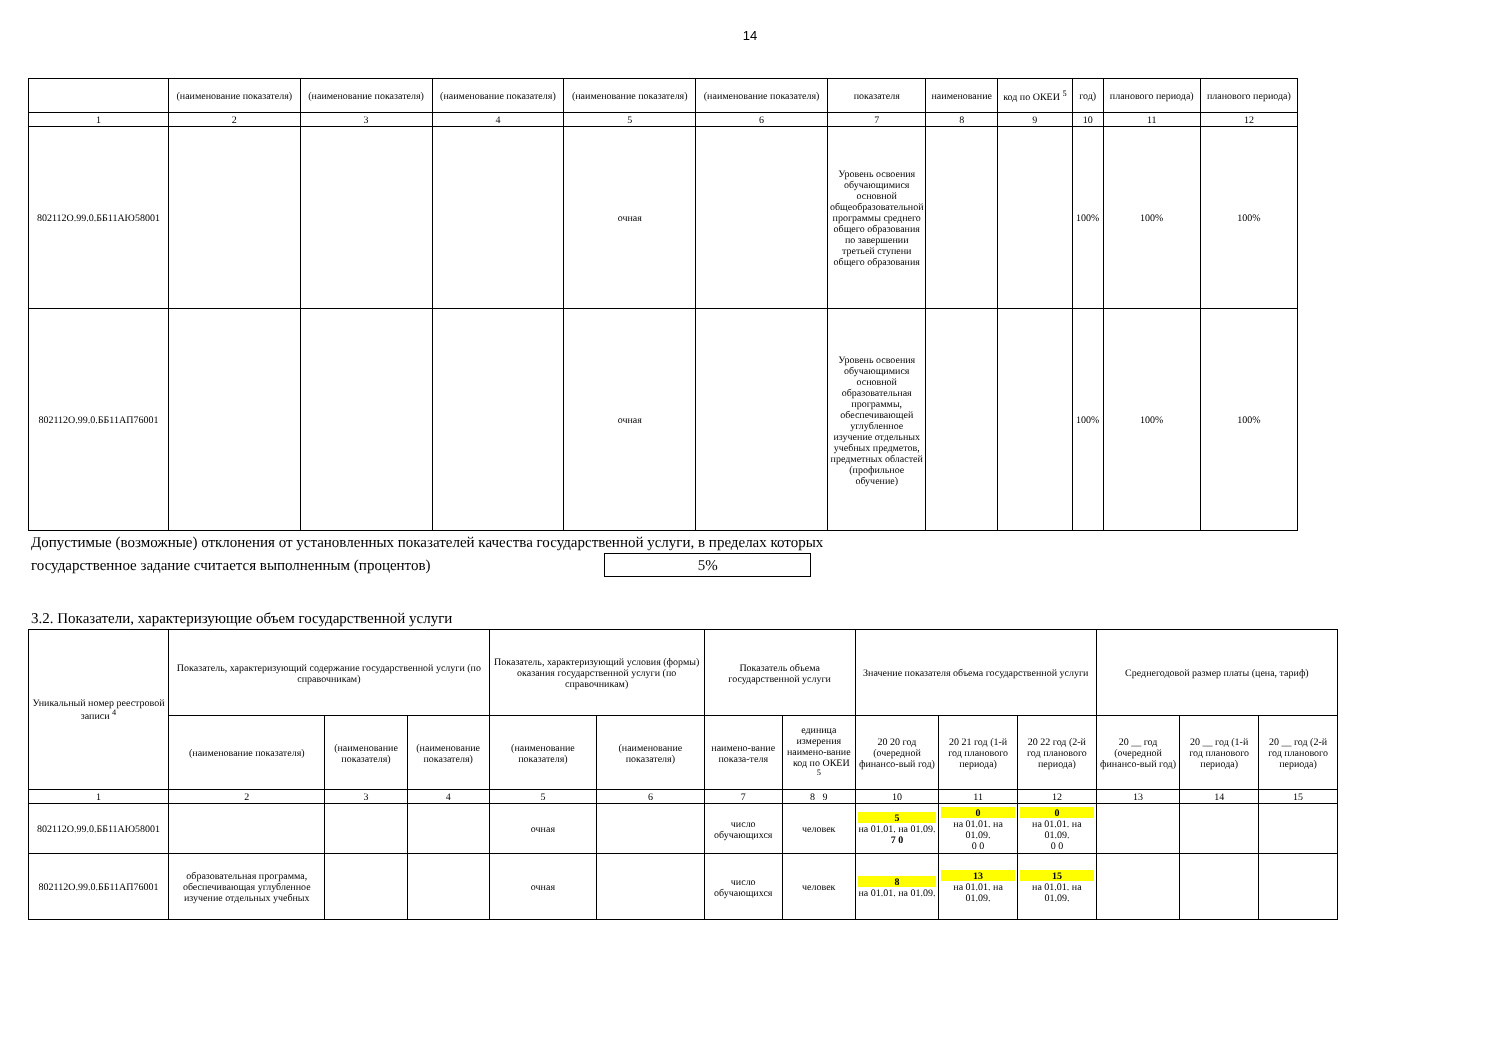14
| | (наименование показателя) | (наименование показателя) | (наименование показателя) | (наименование показателя) | (наименование показателя) | показателя | наименование | код по ОКЕИ <sup>5</sup> | год) | планового периода) | планового периода) |
| 1 | 2 | 3 | 4 | 5 | 6 | 7 | 8 | 9 | 10 | 11 | 12 |
| 802112О.99.0.ББ11АЮ58001 | | | | очная | | Уровень освоения обучающимися основной общеобразовательной программы среднего общего образования по завершении третьей ступени общего образования | | | 100% | 100% | 100% |
| 802112О.99.0.ББ11АП76001 | | | | очная | | Уровень освоения обучающимися основной образовательная программы, обеспечивающей углубленное изучение отдельных учебных предметов, предметных областей (профильное обучение) | | | 100% | 100% | 100% |
Допустимые (возможные) отклонения от установленных показателей качества государственной услуги, в пределах которых
государственное задание считается выполненным (процентов) 5%
3.2. Показатели, характеризующие объем государственной услуги
| Уникальный номер реестровой записи <sup>4</sup> | Показатель, характеризующий содержание государственной услуги (по справочникам) | | | Показатель, характеризующий условия (формы) оказания государственной услуги (по справочникам) | | Показатель объема государственной услуги | | Значение показателя объема государственной услуги | | | Среднегодовой размер платы (цена, тариф) | | |
| | (наименование показателя) | (наименование показателя) | (наименование показателя) | (наименование показателя) | (наименование показателя) | наимено-вание показа-теля | единица измерения наимено-вание код по ОКЕИ <sup>5</sup> | 20 20 год (очередной финансо-вый год) | 20 21 год (1-й год планового периода) | 20 22 год (2-й год планового периода) | 20 __ год (очередной финансо-вый год) | 20 __ год (1-й год планового периода) | 20 __ год (2-й год планового периода) |
| 1 | 2 | 3 | 4 | 5 | 6 | 7 | 8 9 | 10 | 11 | 12 | 13 | 14 | 15 |
| 802112О.99.0.ББ11АЮ58001 | | | | очная | | число обучающихся | человек | 5 на 01.01. на 01.09. 7 0 | 0 на 01.01. на 01.09. 0 0 | 0 на 01.01. на 01.09. 0 0 | | | |
| 802112О.99.0.ББ11АП76001 | образовательная программа, обеспечивающая углубленное изучение отдельных учебных | | | очная | | число обучающихся | человек | 8 на 01.01. на 01.09. | 13 на 01.01. на 01.09. | 15 на 01.01. на 01.09. | | | |